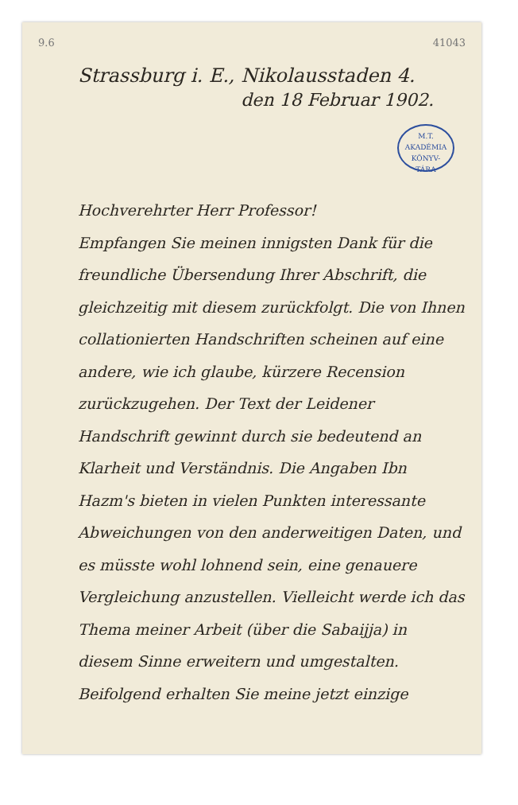9.6 41043
Strassburg i. E., Nikolausstaden 4.
den 18 Februar 1902.
M.T. AKADÉMIA
KÖNYV-
TÁRA
Hochverehrter Herr Professor!
Empfangen Sie meinen innigsten Dank für die freundliche Übersendung Ihrer Abschrift, die gleichzeitig mit diesem zurückfolgt. Die von Ihnen collationierten Handschriften scheinen auf eine andere, wie ich glaube, kürzere Recension zurückzugehen. Der Text der Leidener Handschrift gewinnt durch sie bedeutend an Klarheit und Verständnis. Die Angaben Ibn Hazm's bieten in vielen Punkten interessante Abweichungen von den anderweitigen Daten, und es müsste wohl lohnend sein, eine genauere Vergleichung anzustellen. Vielleicht werde ich das Thema meiner Arbeit (über die Sabaijja) in diesem Sinne erweitern und umgestalten.
Beifolgend erhalten Sie meine jetzt einzige